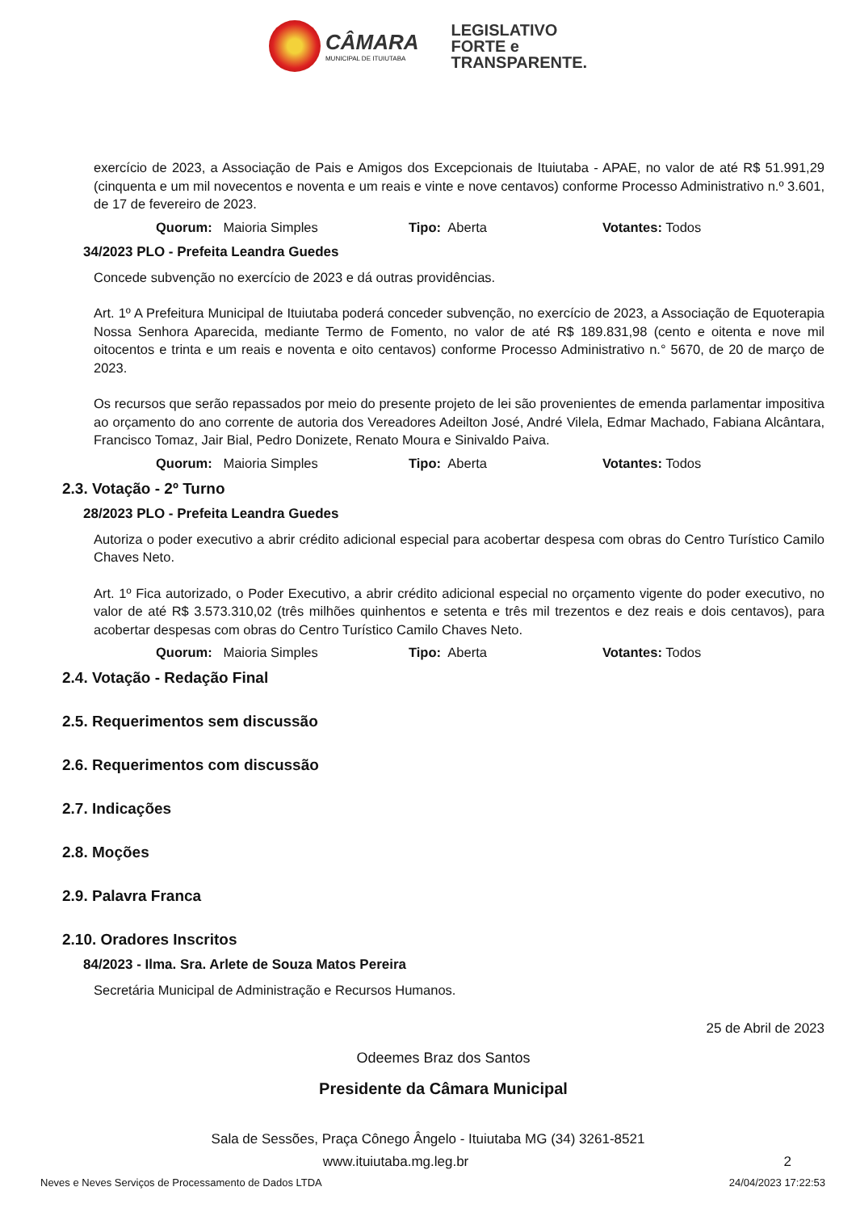CÂMARA MUNICIPAL DE ITUIUTABA
LEGISLATIVO
FORTE e
TRANSPARENTE.
exercício de 2023, a Associação de Pais e Amigos dos Excepcionais de Ituiutaba - APAE, no valor de até R$ 51.991,29 (cinquenta e um mil novecentos e noventa e um reais e vinte e nove centavos) conforme Processo Administrativo n.º 3.601, de 17 de fevereiro de 2023.
Quorum: Maioria Simples Tipo: Aberta Votantes: Todos
34/2023 PLO - Prefeita Leandra Guedes
Concede subvenção no exercício de 2023 e dá outras providências.
Art. 1º A Prefeitura Municipal de Ituiutaba poderá conceder subvenção, no exercício de 2023, a Associação de Equoterapia Nossa Senhora Aparecida, mediante Termo de Fomento, no valor de até R$ 189.831,98 (cento e oitenta e nove mil oitocentos e trinta e um reais e noventa e oito centavos) conforme Processo Administrativo n.° 5670, de 20 de março de 2023.
Os recursos que serão repassados por meio do presente projeto de lei são provenientes de emenda parlamentar impositiva ao orçamento do ano corrente de autoria dos Vereadores Adeilton José, André Vilela, Edmar Machado, Fabiana Alcântara, Francisco Tomaz, Jair Bial, Pedro Donizete, Renato Moura e Sinivaldo Paiva.
Quorum: Maioria Simples Tipo: Aberta Votantes: Todos
2.3. Votação - 2º Turno
28/2023 PLO - Prefeita Leandra Guedes
Autoriza o poder executivo a abrir crédito adicional especial para acobertar despesa com obras do Centro Turístico Camilo Chaves Neto.
Art. 1º Fica autorizado, o Poder Executivo, a abrir crédito adicional especial no orçamento vigente do poder executivo, no valor de até R$ 3.573.310,02 (três milhões quinhentos e setenta e três mil trezentos e dez reais e dois centavos), para acobertar despesas com obras do Centro Turístico Camilo Chaves Neto.
Quorum: Maioria Simples Tipo: Aberta Votantes: Todos
2.4. Votação - Redação Final
2.5. Requerimentos sem discussão
2.6. Requerimentos com discussão
2.7. Indicações
2.8. Moções
2.9. Palavra Franca
2.10. Oradores Inscritos
84/2023 - Ilma. Sra. Arlete de Souza Matos Pereira
Secretária Municipal de Administração e Recursos Humanos.
25 de Abril de 2023
Odeemes Braz dos Santos
Presidente da Câmara Municipal
Sala de Sessões, Praça Cônego Ângelo - Ituiutaba MG (34) 3261-8521
www.ituiutaba.mg.leg.br 2
Neves e Neves Serviços de Processamento de Dados LTDA 24/04/2023 17:22:53